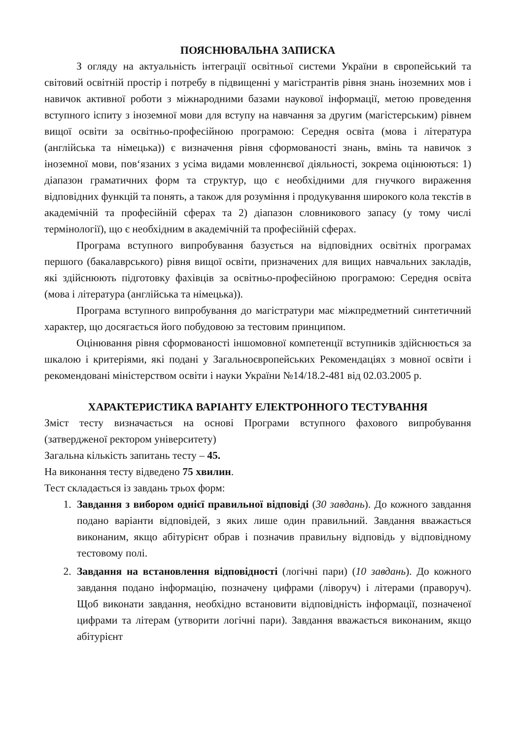ПОЯСНЮВАЛЬНА ЗАПИСКА
З огляду на актуальність інтеграції освітньої системи України в європейський та світовий освітній простір і потребу в підвищенні у магістрантів рівня знань іноземних мов і навичок активної роботи з міжнародними базами наукової інформації, метою проведення вступного іспиту з іноземної мови для вступу на навчання за другим (магістерським) рівнем вищої освіти за освітньо-професійною програмою: Середня освіта (мова і література (англійська та німецька)) є визначення рівня сформованості знань, вмінь та навичок з іноземної мови, пов‘язаних з усіма видами мовленнєвої діяльності, зокрема оцінюються: 1) діапазон граматичних форм та структур, що є необхідними для гнучкого вираження відповідних функцій та понять, а також для розуміння і продукування широкого кола текстів в академічній та професійній сферах та 2) діапазон словникового запасу (у тому числі термінології), що є необхідним в академічній та професійній сферах.
Програма вступного випробування базується на відповідних освітніх програмах першого (бакалаврського) рівня вищої освіти, призначених для вищих навчальних закладів, які здійснюють підготовку фахівців за освітньо-професійною програмою: Середня освіта (мова і література (англійська та німецька)).
Програма вступного випробування до магістратури має міжпредметний синтетичний характер, що досягається його побудовою за тестовим принципом.
Оцінювання рівня сформованості іншомовної компетенції вступників здійснюється за шкалою і критеріями, які подані у Загальноєвропейських Рекомендаціях з мовної освіти і рекомендовані міністерством освіти і науки України №14/18.2-481 від 02.03.2005 р.
ХАРАКТЕРИСТИКА ВАРІАНТУ ЕЛЕКТРОННОГО ТЕСТУВАННЯ
Зміст тесту визначається на основі Програми вступного фахового випробування (затвердженої ректором університету)
Загальна кількість запитань тесту – 45.
На виконання тесту відведено 75 хвилин.
Тест складається із завдань трьох форм:
1. Завдання з вибором однієї правильної відповіді (30 завдань). До кожного завдання подано варіанти відповідей, з яких лише один правильний. Завдання вважається виконаним, якщо абітурієнт обрав і позначив правильну відповідь у відповідному тестовому полі.
2. Завдання на встановлення відповідності (логічні пари) (10 завдань). До кожного завдання подано інформацію, позначену цифрами (ліворуч) і літерами (праворуч). Щоб виконати завдання, необхідно встановити відповідність інформації, позначеної цифрами та літерам (утворити логічні пари). Завдання вважається виконаним, якщо абітурієнт